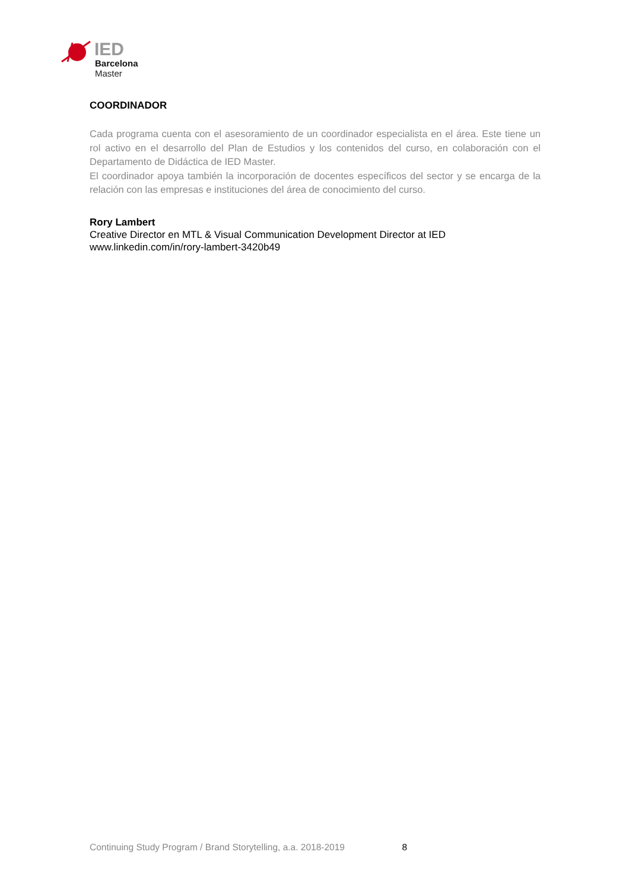IED
Barcelona
Master
COORDINADOR
Cada programa cuenta con el asesoramiento de un coordinador especialista en el área. Este tiene un rol activo en el desarrollo del Plan de Estudios y los contenidos del curso, en colaboración con el Departamento de Didáctica de IED Master.
El coordinador apoya también la incorporación de docentes específicos del sector y se encarga de la relación con las empresas e instituciones del área de conocimiento del curso.
Rory Lambert
Creative Director en MTL & Visual Communication Development Director at IED
www.linkedin.com/in/rory-lambert-3420b49
Continuing Study Program / Brand Storytelling, a.a. 2018-2019 8